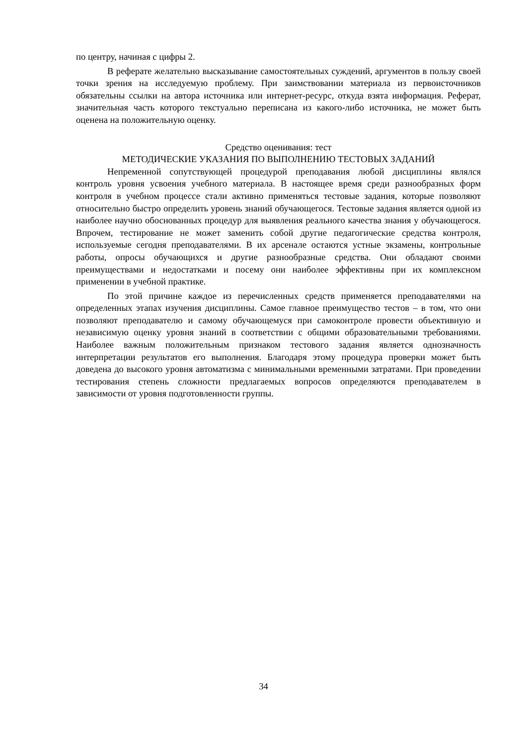по центру, начиная с цифры 2.
В реферате желательно высказывание самостоятельных суждений, аргументов в пользу своей точки зрения на исследуемую проблему. При заимствовании материала из первоисточников обязательны ссылки на автора источника или интернет-ресурс, откуда взята информация. Реферат, значительная часть которого текстуально переписана из какого-либо источника, не может быть оценена на положительную оценку.
Средство оценивания: тест
МЕТОДИЧЕСКИЕ УКАЗАНИЯ ПО ВЫПОЛНЕНИЮ ТЕСТОВЫХ ЗАДАНИЙ
Непременной сопутствующей процедурой преподавания любой дисциплины являлся контроль уровня усвоения учебного материала. В настоящее время среди разнообразных форм контроля в учебном процессе стали активно применяться тестовые задания, которые позволяют относительно быстро определить уровень знаний обучающегося. Тестовые задания является одной из наиболее научно обоснованных процедур для выявления реального качества знания у обучающегося. Впрочем, тестирование не может заменить собой другие педагогические средства контроля, используемые сегодня преподавателями. В их арсенале остаются устные экзамены, контрольные работы, опросы обучающихся и другие разнообразные средства. Они обладают своими преимуществами и недостатками и посему они наиболее эффективны при их комплексном применении в учебной практике.
По этой причине каждое из перечисленных средств применяется преподавателями на определенных этапах изучения дисциплины. Самое главное преимущество тестов – в том, что они позволяют преподавателю и самому обучающемуся при самоконтроле провести объективную и независимую оценку уровня знаний в соответствии с общими образовательными требованиями. Наиболее важным положительным признаком тестового задания является однозначность интерпретации результатов его выполнения. Благодаря этому процедура проверки может быть доведена до высокого уровня автоматизма с минимальными временными затратами. При проведении тестирования степень сложности предлагаемых вопросов определяются преподавателем в зависимости от уровня подготовленности группы.
34